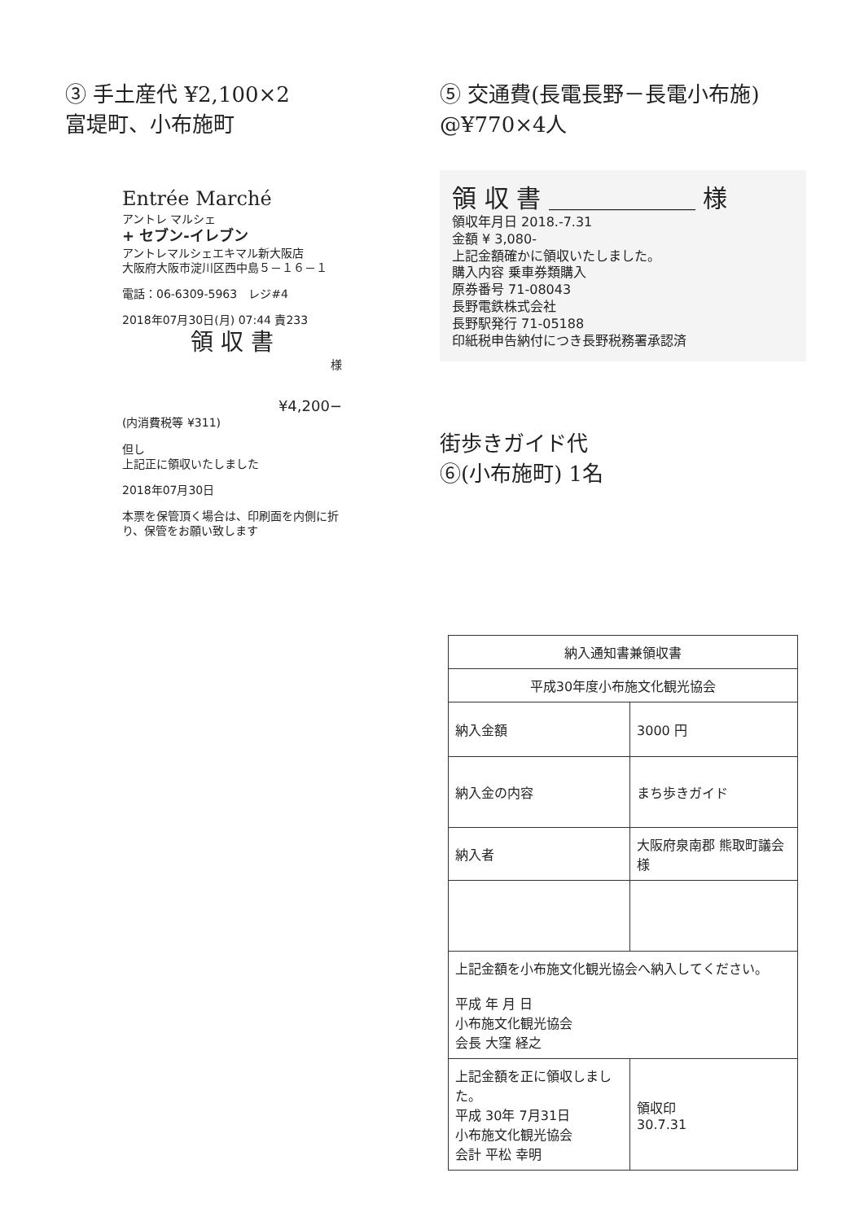③ 手土産代 ¥2,100×2
富堤町、小布施町
Entrée Marché
アントレ マルシェ
+ セブン-イレブン
アントレマルシェエキマル新大阪店
大阪府大阪市淀川区西中島５－１６－１
電話：06-6309-5963　レジ#4
2018年07月30日(月) 07:44 責233
領 収 書
様
¥4,200−
(内消費税等 ¥311)
但し
上記正に領収いたしました
2018年07月30日
本票を保管頂く場合は、印刷面を内側に折り、保管をお願い致します
⑤ 交通費(長電長野－長電小布施)
@¥770×4人
領 収 書 ＿＿＿＿＿＿ 様
領収年月日 2018.-7.31
金額 ¥ 3,080-
上記金額確かに領収いたしました。
購入内容 乗車券類購入
原券番号 71-08043
長野電鉄株式会社
長野駅発行 71-05188
印紙税申告納付につき長野税務署承認済
街歩きガイド代
⑥(小布施町) 1名
| 納入通知書兼領収書 | |
| 平成30年度小布施文化観光協会 | |
| 納入金額 | 3000 円 |
| 納入金の内容 | まち歩きガイド |
| 納入者 | 大阪府泉南郡 熊取町議会 様 |
| 上記金額を小布施文化観光協会へ納入してください。 平成 年 月 日 小布施文化観光協会 会長 大窪 経之 | |
| 上記金額を正に領収しました。 平成 30年 7月31日 小布施文化観光協会 会計 平松 幸明 | 領収印 30.7.31 |